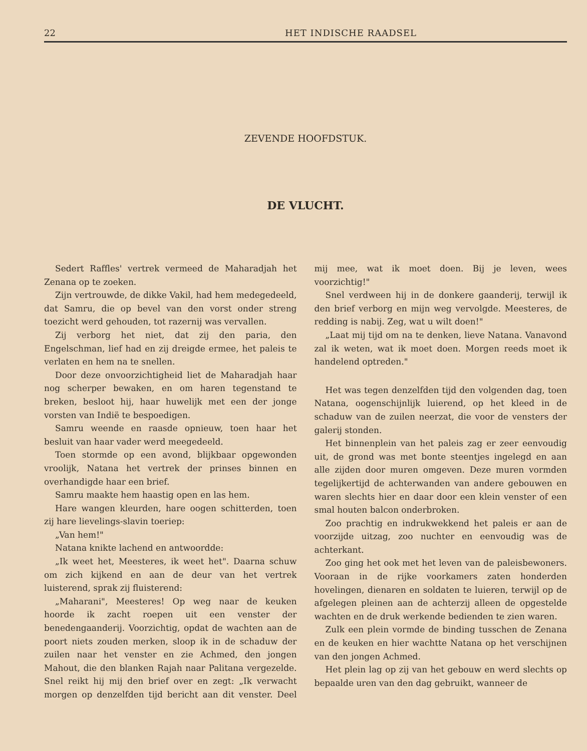22 HET INDISCHE RAADSEL
ZEVENDE HOOFDSTUK.
DE VLUCHT.
Sedert Raffles' vertrek vermeed de Maharadjah het Zenana op te zoeken.
Zijn vertrouwde, de dikke Vakil, had hem medegedeeld, dat Samru, die op bevel van den vorst onder streng toezicht werd gehouden, tot razernij was vervallen.
Zij verborg het niet, dat zij den paria, den Engelschman, lief had en zij dreigde ermee, het paleis te verlaten en hem na te snellen.
Door deze onvoorzichtigheid liet de Maharadjah haar nog scherper bewaken, en om haren tegenstand te breken, besloot hij, haar huwelijk met een der jonge vorsten van Indië te bespoedigen.
Samru weende en raasde opnieuw, toen haar het besluit van haar vader werd meegedeeld.
Toen stormde op een avond, blijkbaar opgewonden vroolijk, Natana het vertrek der prinses binnen en overhandigde haar een brief.
Samru maakte hem haastig open en las hem.
Hare wangen kleurden, hare oogen schitterden, toen zij hare lievelings-slavin toeriep:
„Van hem!"
Natana knikte lachend en antwoordde:
„Ik weet het, Meesteres, ik weet het". Daarna schuw om zich kijkend en aan de deur van het vertrek luisterend, sprak zij fluisterend:
„Maharani", Meesteres! Op weg naar de keuken hoorde ik zacht roepen uit een venster der benedengaanderij. Voorzichtig, opdat de wachten aan de poort niets zouden merken, sloop ik in de schaduw der zuilen naar het venster en zie Achmed, den jongen Mahout, die den blanken Rajah naar Palitana vergezelde. Snel reikt hij mij den brief over en zegt: „Ik verwacht morgen op denzelfden tijd bericht aan dit venster. Deel mij mee, wat ik moet doen. Bij je leven, wees voorzichtig!"
Snel verdween hij in de donkere gaanderij, terwijl ik den brief verborg en mijn weg vervolgde. Meesteres, de redding is nabij. Zeg, wat u wilt doen!"
„Laat mij tijd om na te denken, lieve Natana. Vanavond zal ik weten, wat ik moet doen. Morgen reeds moet ik handelend optreden."
Het was tegen denzelfden tijd den volgenden dag, toen Natana, oogenschijnlijk luierend, op het kleed in de schaduw van de zuilen neerzat, die voor de vensters der galerij stonden.
Het binnenplein van het paleis zag er zeer eenvoudig uit, de grond was met bonte steentjes ingelegd en aan alle zijden door muren omgeven. Deze muren vormden tegelijkertijd de achterwanden van andere gebouwen en waren slechts hier en daar door een klein venster of een smal houten balcon onderbroken.
Zoo prachtig en indrukwekkend het paleis er aan de voorzijde uitzag, zoo nuchter en eenvoudig was de achterkant.
Zoo ging het ook met het leven van de paleisbewoners. Vooraan in de rijke voorkamers zaten honderden hovelingen, dienaren en soldaten te luieren, terwijl op de afgelegen pleinen aan de achterzij alleen de opgestelde wachten en de druk werkende bedienden te zien waren.
Zulk een plein vormde de binding tusschen de Zenana en de keuken en hier wachtte Natana op het verschijnen van den jongen Achmed.
Het plein lag op zij van het gebouw en werd slechts op bepaalde uren van den dag gebruikt, wanneer de